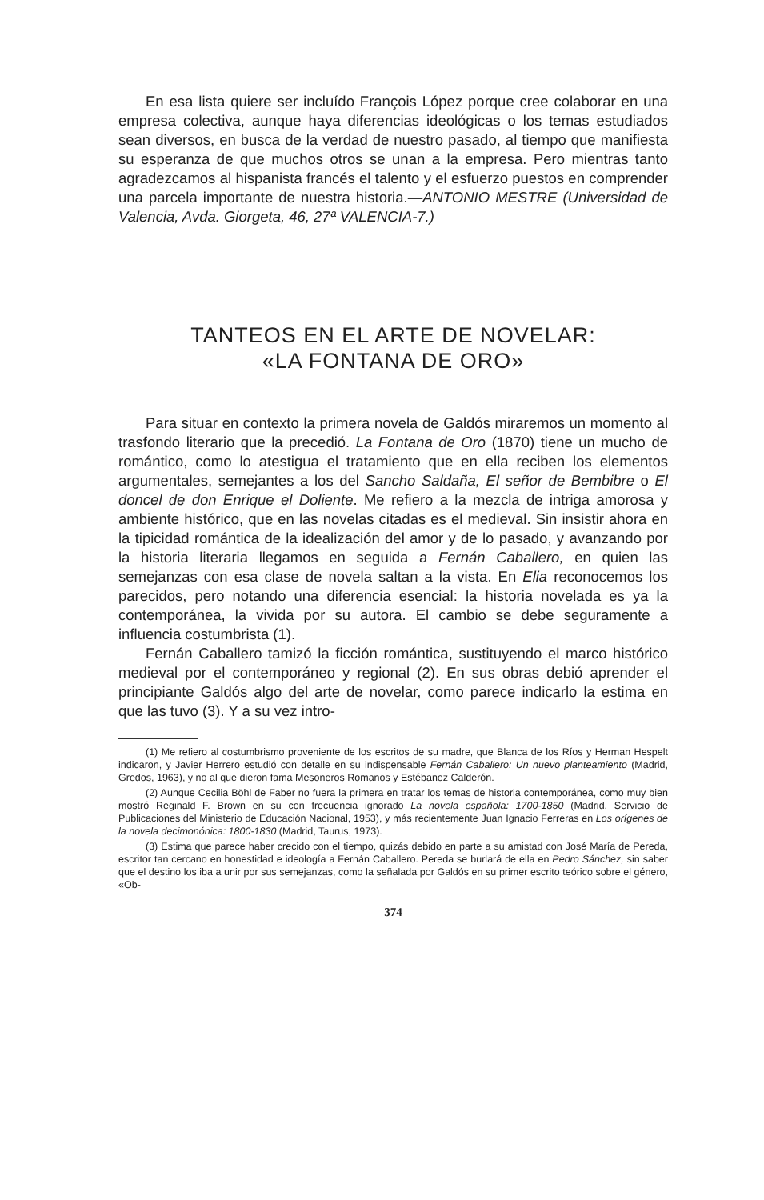En esa lista quiere ser incluído François López porque cree colaborar en una empresa colectiva, aunque haya diferencias ideológicas o los temas estudiados sean diversos, en busca de la verdad de nuestro pasado, al tiempo que manifiesta su esperanza de que muchos otros se unan a la empresa. Pero mientras tanto agradezcamos al hispanista francés el talento y el esfuerzo puestos en comprender una parcela importante de nuestra historia.—ANTONIO MESTRE (Universidad de Valencia, Avda. Giorgeta, 46, 27ª VALENCIA-7.)
TANTEOS EN EL ARTE DE NOVELAR:
«LA FONTANA DE ORO»
Para situar en contexto la primera novela de Galdós miraremos un momento al trasfondo literario que la precedió. La Fontana de Oro (1870) tiene un mucho de romántico, como lo atestigua el tratamiento que en ella reciben los elementos argumentales, semejantes a los del Sancho Saldaña, El señor de Bembibre o El doncel de don Enrique el Doliente. Me refiero a la mezcla de intriga amorosa y ambiente histórico, que en las novelas citadas es el medieval. Sin insistir ahora en la tipicidad romántica de la idealización del amor y de lo pasado, y avanzando por la historia literaria llegamos en seguida a Fernán Caballero, en quien las semejanzas con esa clase de novela saltan a la vista. En Elia reconocemos los parecidos, pero notando una diferencia esencial: la historia novelada es ya la contemporánea, la vivida por su autora. El cambio se debe seguramente a influencia costumbrista (1).
Fernán Caballero tamizó la ficción romántica, sustituyendo el marco histórico medieval por el contemporáneo y regional (2). En sus obras debió aprender el principiante Galdós algo del arte de novelar, como parece indicarlo la estima en que las tuvo (3). Y a su vez intro-
(1) Me refiero al costumbrismo proveniente de los escritos de su madre, que Blanca de los Ríos y Herman Hespelt indicaron, y Javier Herrero estudió con detalle en su indispensable Fernán Caballero: Un nuevo planteamiento (Madrid, Gredos, 1963), y no al que dieron fama Mesoneros Romanos y Estébanez Calderón.
(2) Aunque Cecilia Böhl de Faber no fuera la primera en tratar los temas de historia contemporánea, como muy bien mostró Reginald F. Brown en su con frecuencia ignorado La novela española: 1700-1850 (Madrid, Servicio de Publicaciones del Ministerio de Educación Nacional, 1953), y más recientemente Juan Ignacio Ferreras en Los orígenes de la novela decimonónica: 1800-1830 (Madrid, Taurus, 1973).
(3) Estima que parece haber crecido con el tiempo, quizás debido en parte a su amistad con José María de Pereda, escritor tan cercano en honestidad e ideología a Fernán Caballero. Pereda se burlará de ella en Pedro Sánchez, sin saber que el destino los iba a unir por sus semejanzas, como la señalada por Galdós en su primer escrito teórico sobre el género, «Ob-
374